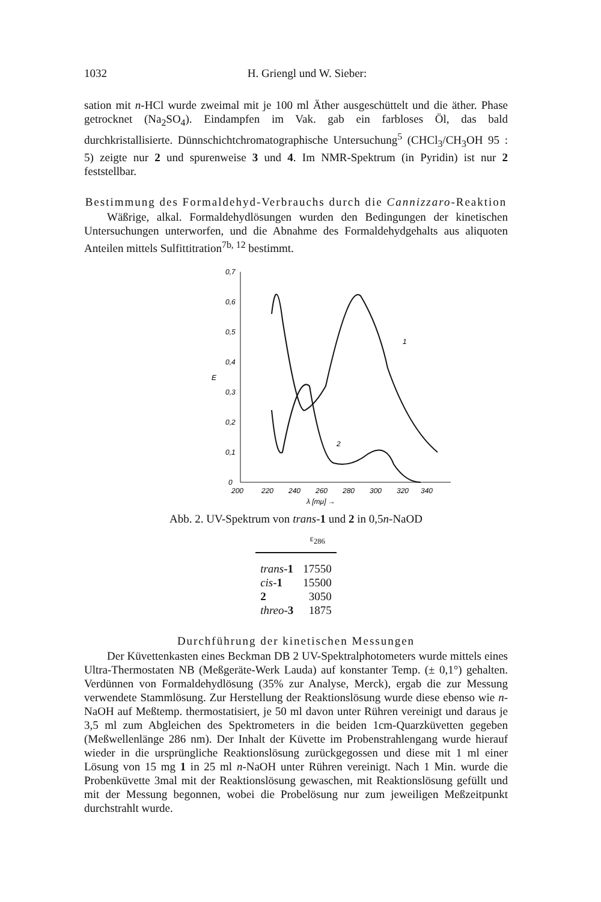1032 H. Griengl und W. Sieber:
sation mit n-HCl wurde zweimal mit je 100 ml Äther ausgeschüttelt und die äther. Phase getrocknet (Na<sub>2</sub>SO<sub>4</sub>). Eindampfen im Vak. gab ein farbloses Öl, das bald durchkristallisierte. Dünnschichtchromatographische Untersuchung<sup>5</sup> (CHCl<sub>3</sub>/CH<sub>3</sub>OH 95 : 5) zeigte nur 2 und spurenweise 3 und 4. Im NMR-Spektrum (in Pyridin) ist nur 2 feststellbar.
Bestimmung des Formaldehyd-Verbrauchs durch die Cannizzaro-Reaktion
Wäßrige, alkal. Formaldehydlösungen wurden den Bedingungen der kinetischen Untersuchungen unterworfen, und die Abnahme des Formaldehydgehalts aus aliquoten Anteilen mittels Sulfittitration<sup>7b, 12</sup> bestimmt.
0,7
0,6
0,5
0,4
0,3
0,2
0,1
0
E
200
220
240
260
280
300
320
340
λ [mμ] →
1
2
Abb. 2. UV-Spektrum von trans-1 und 2 in 0,5n-NaOD
| | ε<sub>286</sub> |
| --- | --- |
| trans - 1 | 17550 |
| cis - 1 | 15500 |
| 2 | 3050 |
| threo - 3 | 1875 |
Durchführung der kinetischen Messungen
Der Küvettenkasten eines Beckman DB 2 UV-Spektralphotometers wurde mittels eines Ultra-Thermostaten NB (Meßgeräte-Werk Lauda) auf konstanter Temp. (± 0,1°) gehalten. Verdünnen von Formaldehydlösung (35% zur Analyse, Merck), ergab die zur Messung verwendete Stammlösung. Zur Herstellung der Reaktionslösung wurde diese ebenso wie n-NaOH auf Meßtemp. thermostatisiert, je 50 ml davon unter Rühren vereinigt und daraus je 3,5 ml zum Abgleichen des Spektrometers in die beiden 1cm-Quarzküvetten gegeben (Meßwellenlänge 286 nm). Der Inhalt der Küvette im Probenstrahlengang wurde hierauf wieder in die ursprüngliche Reaktionslösung zurückgegossen und diese mit 1 ml einer Lösung von 15 mg 1 in 25 ml n-NaOH unter Rühren vereinigt. Nach 1 Min. wurde die Probenküvette 3mal mit der Reaktionslösung gewaschen, mit Reaktionslösung gefüllt und mit der Messung begonnen, wobei die Probelösung nur zum jeweiligen Meßzeitpunkt durchstrahlt wurde.